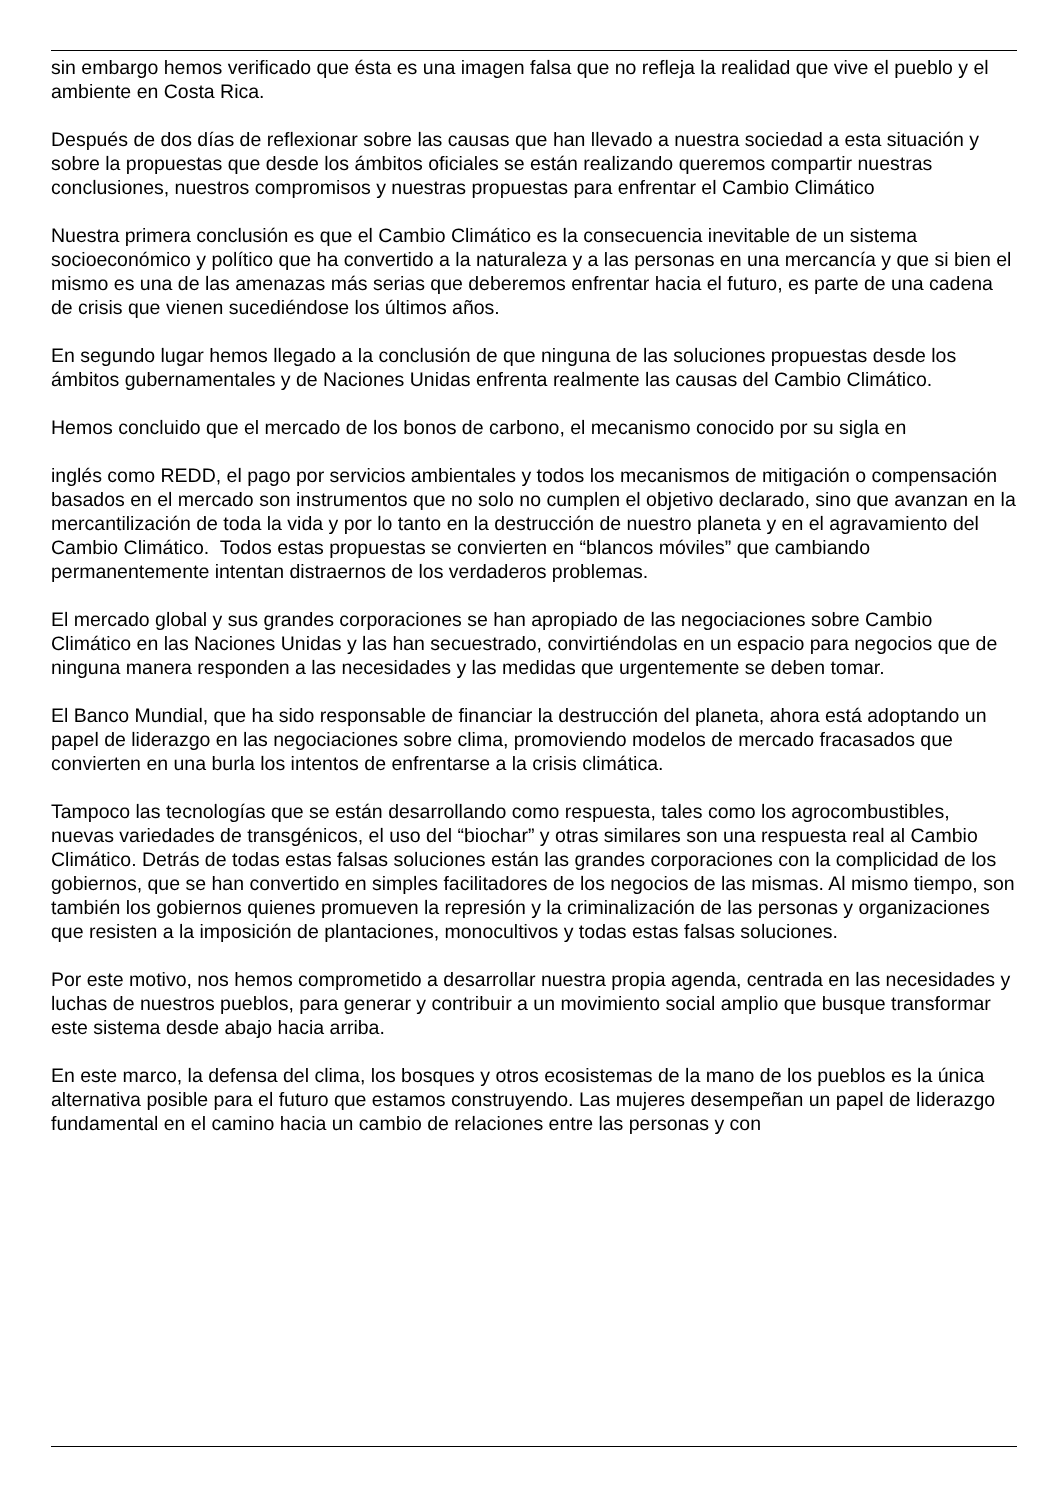sin embargo hemos verificado que ésta es una imagen falsa que no refleja la realidad que vive el pueblo y el ambiente en Costa Rica.
Después de dos días de reflexionar sobre las causas que han llevado a nuestra sociedad a esta situación y sobre la propuestas que desde los ámbitos oficiales se están realizando queremos compartir nuestras conclusiones, nuestros compromisos y nuestras propuestas para enfrentar el Cambio Climático
Nuestra primera conclusión es que el Cambio Climático es la consecuencia inevitable de un sistema socioeconómico y político que ha convertido a la naturaleza y a las personas en una mercancía y que si bien el mismo es una de las amenazas más serias que deberemos enfrentar hacia el futuro, es parte de una cadena de crisis que vienen sucediéndose los últimos años.
En segundo lugar hemos llegado a la conclusión de que ninguna de las soluciones propuestas desde los ámbitos gubernamentales y de Naciones Unidas enfrenta realmente las causas del Cambio Climático.
Hemos concluido que el mercado de los bonos de carbono, el mecanismo conocido por su sigla en
inglés como REDD, el pago por servicios ambientales y todos los mecanismos de mitigación o compensación basados en el mercado son instrumentos que no solo no cumplen el objetivo declarado, sino que avanzan en la mercantilización de toda la vida y por lo tanto en la destrucción de nuestro planeta y en el agravamiento del Cambio Climático. Todos estas propuestas se convierten en “blancos móviles” que cambiando permanentemente intentan distraernos de los verdaderos problemas.
El mercado global y sus grandes corporaciones se han apropiado de las negociaciones sobre Cambio Climático en las Naciones Unidas y las han secuestrado, convirtiéndolas en un espacio para negocios que de ninguna manera responden a las necesidades y las medidas que urgentemente se deben tomar.
El Banco Mundial, que ha sido responsable de financiar la destrucción del planeta, ahora está adoptando un papel de liderazgo en las negociaciones sobre clima, promoviendo modelos de mercado fracasados que convierten en una burla los intentos de enfrentarse a la crisis climática.
Tampoco las tecnologías que se están desarrollando como respuesta, tales como los agrocombustibles, nuevas variedades de transgénicos, el uso del “biochar” y otras similares son una respuesta real al Cambio Climático. Detrás de todas estas falsas soluciones están las grandes corporaciones con la complicidad de los gobiernos, que se han convertido en simples facilitadores de los negocios de las mismas. Al mismo tiempo, son también los gobiernos quienes promueven la represión y la criminalización de las personas y organizaciones que resisten a la imposición de plantaciones, monocultivos y todas estas falsas soluciones.
Por este motivo, nos hemos comprometido a desarrollar nuestra propia agenda, centrada en las necesidades y luchas de nuestros pueblos, para generar y contribuir a un movimiento social amplio que busque transformar este sistema desde abajo hacia arriba.
En este marco, la defensa del clima, los bosques y otros ecosistemas de la mano de los pueblos es la única alternativa posible para el futuro que estamos construyendo. Las mujeres desempeñan un papel de liderazgo fundamental en el camino hacia un cambio de relaciones entre las personas y con